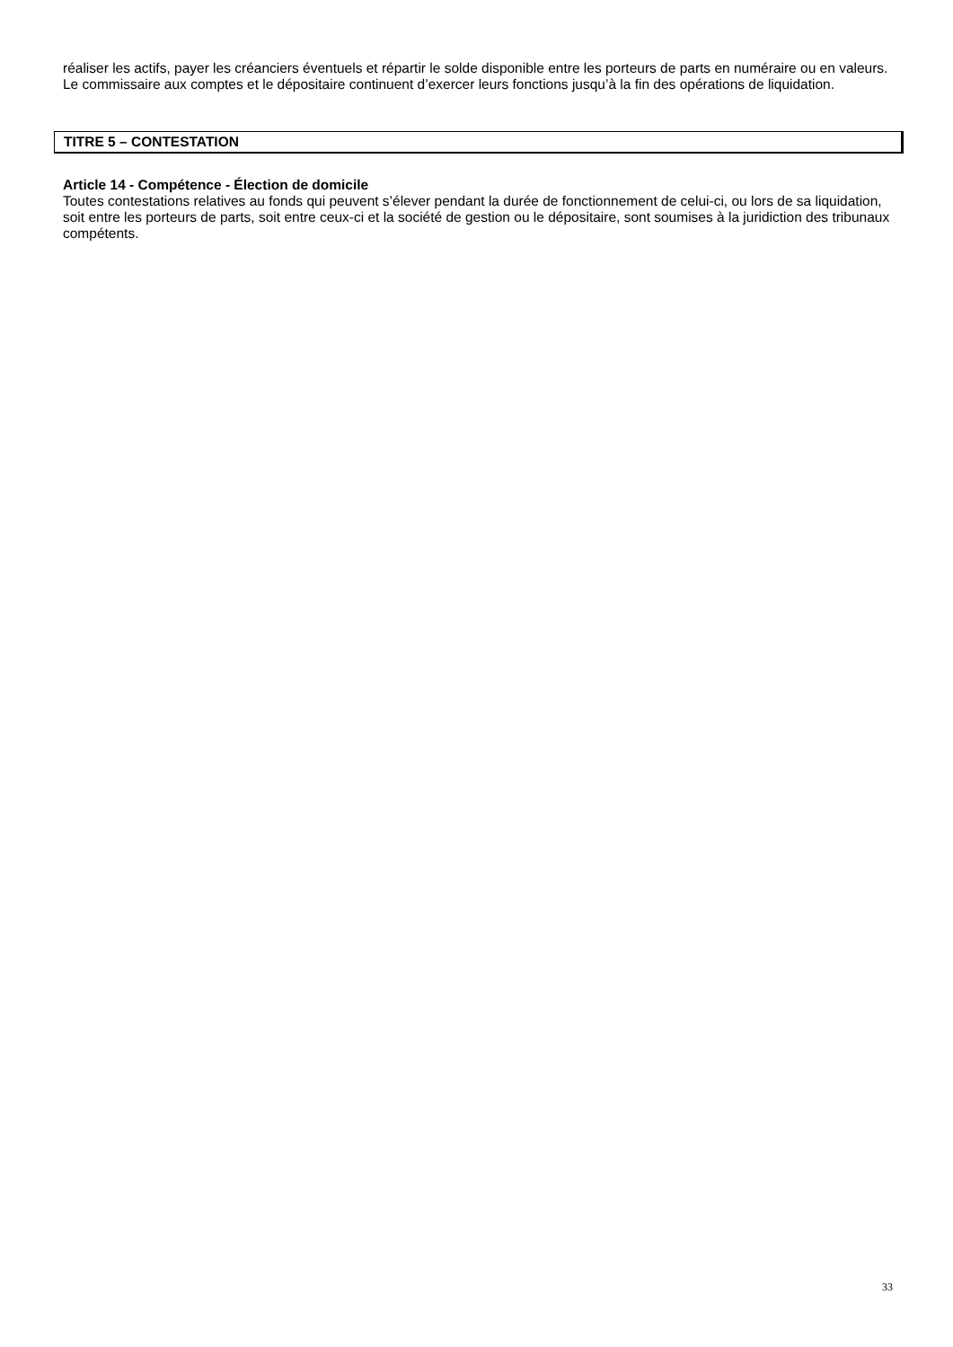réaliser les actifs, payer les créanciers éventuels et répartir le solde disponible entre les porteurs de parts en numéraire ou en valeurs.
Le commissaire aux comptes et le dépositaire continuent d’exercer leurs fonctions jusqu’à la fin des opérations de liquidation.
TITRE 5 – CONTESTATION
Article 14 - Compétence - Élection de domicile
Toutes contestations relatives au fonds qui peuvent s’élever pendant la durée de fonctionnement de celui-ci, ou lors de sa liquidation, soit entre les porteurs de parts, soit entre ceux-ci et la société de gestion ou le dépositaire, sont soumises à la juridiction des tribunaux compétents.
33